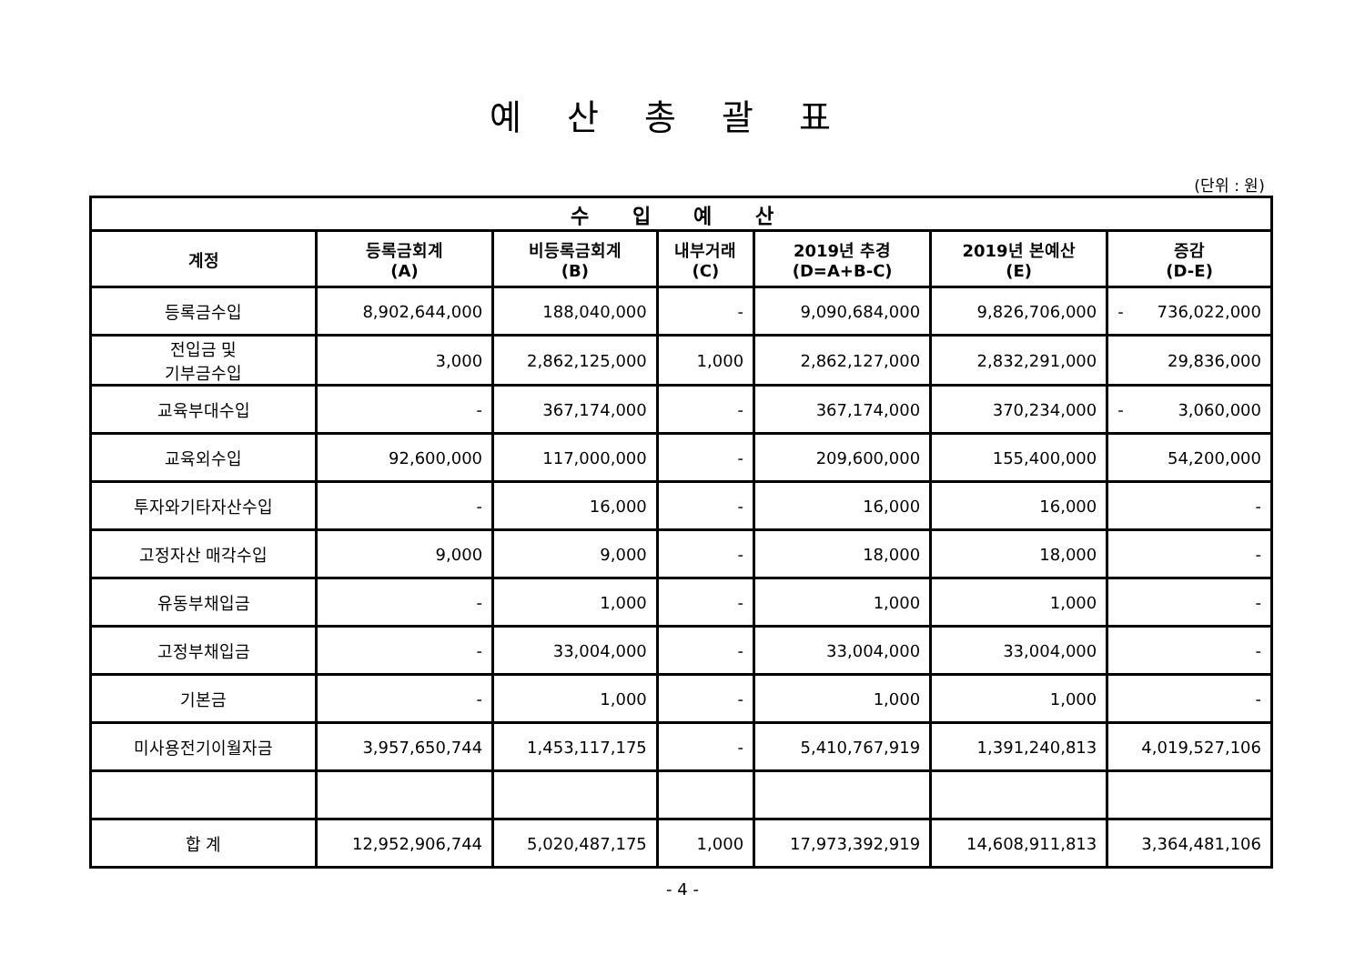예산총괄표
(단위 : 원)
| 수 입 예 산 | | | | | | |
| --- | --- | --- | --- | --- | --- | --- |
| 계정 | 등록금회계 (A) | 비등록금회계 (B) | 내부거래 (C) | 2019년 추경 (D=A+B-C) | 2019년 본예산 (E) | 증감 (D-E) |
| 등록금수입 | 8,902,644,000 | 188,040,000 | - | 9,090,684,000 | 9,826,706,000 | - 736,022,000 |
| 전입금 및 기부금수입 | 3,000 | 2,862,125,000 | 1,000 | 2,862,127,000 | 2,832,291,000 | 29,836,000 |
| 교육부대수입 | - | 367,174,000 | - | 367,174,000 | 370,234,000 | - 3,060,000 |
| 교육외수입 | 92,600,000 | 117,000,000 | - | 209,600,000 | 155,400,000 | 54,200,000 |
| 투자와기타자산수입 | - | 16,000 | - | 16,000 | 16,000 | - |
| 고정자산 매각수입 | 9,000 | 9,000 | - | 18,000 | 18,000 | - |
| 유동부채입금 | - | 1,000 | - | 1,000 | 1,000 | - |
| 고정부채입금 | - | 33,004,000 | - | 33,004,000 | 33,004,000 | - |
| 기본금 | - | 1,000 | - | 1,000 | 1,000 | - |
| 미사용전기이월자금 | 3,957,650,744 | 1,453,117,175 | - | 5,410,767,919 | 1,391,240,813 | 4,019,527,106 |
| 합 계 | 12,952,906,744 | 5,020,487,175 | 1,000 | 17,973,392,919 | 14,608,911,813 | 3,364,481,106 |
- 4 -